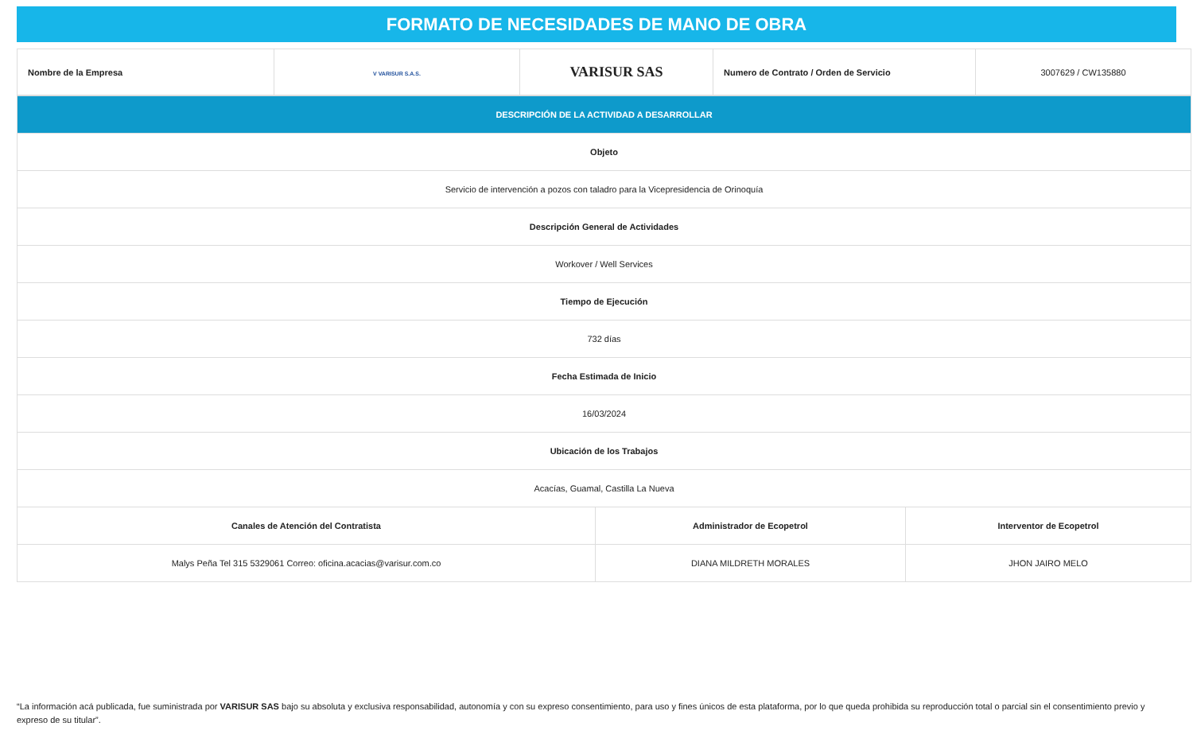FORMATO DE NECESIDADES DE MANO DE OBRA
| Nombre de la Empresa | V VARISUR S.A.S. | VARISUR SAS | Numero de Contrato / Orden de Servicio | 3007629 / CW135880 |
| DESCRIPCIÓN DE LA ACTIVIDAD A DESARROLLAR | | |
| Objeto | | |
| Servicio de intervención a pozos con taladro para la Vicepresidencia de Orinoquía | | |
| Descripción General de Actividades | | |
| Workover / Well Services | | |
| Tiempo de Ejecución | | |
| 732 días | | |
| Fecha Estimada de Inicio | | |
| 16/03/2024 | | |
| Ubicación de los Trabajos | | |
| Acacías, Guamal, Castilla La Nueva | | |
| Canales de Atención del Contratista | Administrador de Ecopetrol | Interventor de Ecopetrol |
| Malys Peña Tel 315 5329061 Correo: oficina.acacias@varisur.com.co | DIANA MILDRETH MORALES | JHON JAIRO MELO |
“La información acá publicada, fue suministrada por VARISUR SAS bajo su absoluta y exclusiva responsabilidad, autonomía y con su expreso consentimiento, para uso y fines únicos de esta plataforma, por lo que queda prohibida su reproducción total o parcial sin el consentimiento previo y expreso de su titular”.